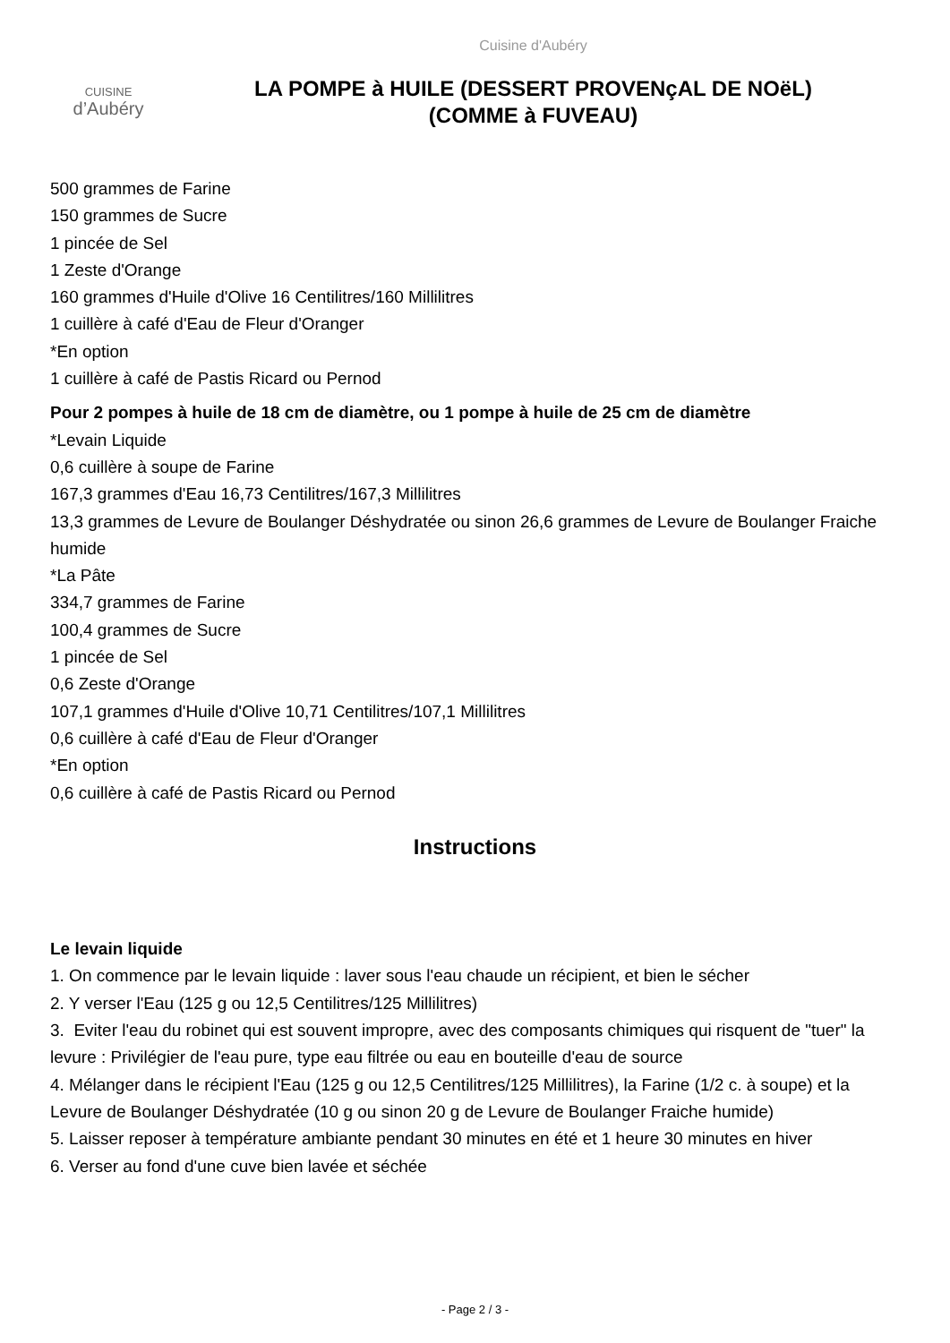CUISINE
d’Aubéry
Cuisine d'Aubéry
LA POMPE à HUILE (DESSERT PROVENçAL DE NOëL)
(COMME à FUVEAU)
500 grammes de Farine
150 grammes de Sucre
1 pincée de Sel
1 Zeste d'Orange
160 grammes d'Huile d'Olive 16 Centilitres/160 Millilitres
1 cuillère à café d'Eau de Fleur d'Oranger
*En option
1 cuillère à café de Pastis Ricard ou Pernod
Pour 2 pompes à huile de 18 cm de diamètre, ou 1 pompe à huile de 25 cm de diamètre
*Levain Liquide
0,6 cuillère à soupe de Farine
167,3 grammes d'Eau 16,73 Centilitres/167,3 Millilitres
13,3 grammes de Levure de Boulanger Déshydratée ou sinon 26,6 grammes de Levure de Boulanger Fraiche humide
*La Pâte
334,7 grammes de Farine
100,4 grammes de Sucre
1 pincée de Sel
0,6 Zeste d'Orange
107,1 grammes d'Huile d'Olive 10,71 Centilitres/107,1 Millilitres
0,6 cuillère à café d'Eau de Fleur d'Oranger
*En option
0,6 cuillère à café de Pastis Ricard ou Pernod
Instructions
Le levain liquide
1. On commence par le levain liquide : laver sous l'eau chaude un récipient, et bien le sécher
2. Y verser l'Eau (125 g ou 12,5 Centilitres/125 Millilitres)
3. Eviter l'eau du robinet qui est souvent impropre, avec des composants chimiques qui risquent de "tuer" la levure : Privilégier de l'eau pure, type eau filtrée ou eau en bouteille d'eau de source
4. Mélanger dans le récipient l'Eau (125 g ou 12,5 Centilitres/125 Millilitres), la Farine (1/2 c. à soupe) et la Levure de Boulanger Déshydratée (10 g ou sinon 20 g de Levure de Boulanger Fraiche humide)
5. Laisser reposer à température ambiante pendant 30 minutes en été et 1 heure 30 minutes en hiver
6. Verser au fond d'une cuve bien lavée et séchée
- Page 2 / 3 -